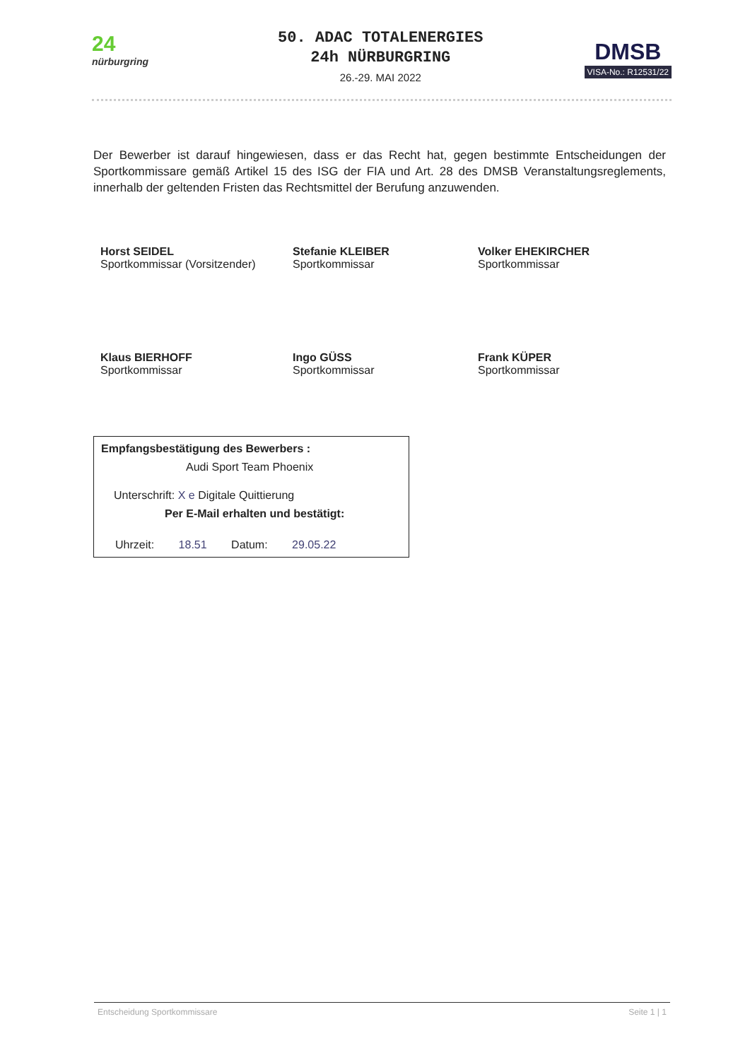24
nürburgring
50. ADAC TOTALENERGIES
24h NÜRBURGRING
26.-29. MAI 2022
DMSB
VISA-No.: R12531/22
Der Bewerber ist darauf hingewiesen, dass er das Recht hat, gegen bestimmte Entscheidungen der Sportkommissare gemäß Artikel 15 des ISG der FIA und Art. 28 des DMSB Veranstaltungsreglements, innerhalb der geltenden Fristen das Rechtsmittel der Berufung anzuwenden.
Horst SEIDEL
Sportkommissar (Vorsitzender)
Stefanie KLEIBER
Sportkommissar
Volker EHEKIRCHER
Sportkommissar
Klaus BIERHOFF
Sportkommissar
Ingo GÜSS
Sportkommissar
Frank KÜPER
Sportkommissar
Empfangsbestätigung des Bewerbers :
Audi Sport Team Phoenix
Unterschrift: X e Digitale Quittierung
Per E-Mail erhalten und bestätigt:
Uhrzeit: 18.51 Datum: 29.05.22
Entscheidung Sportkommissare Seite 1 | 1